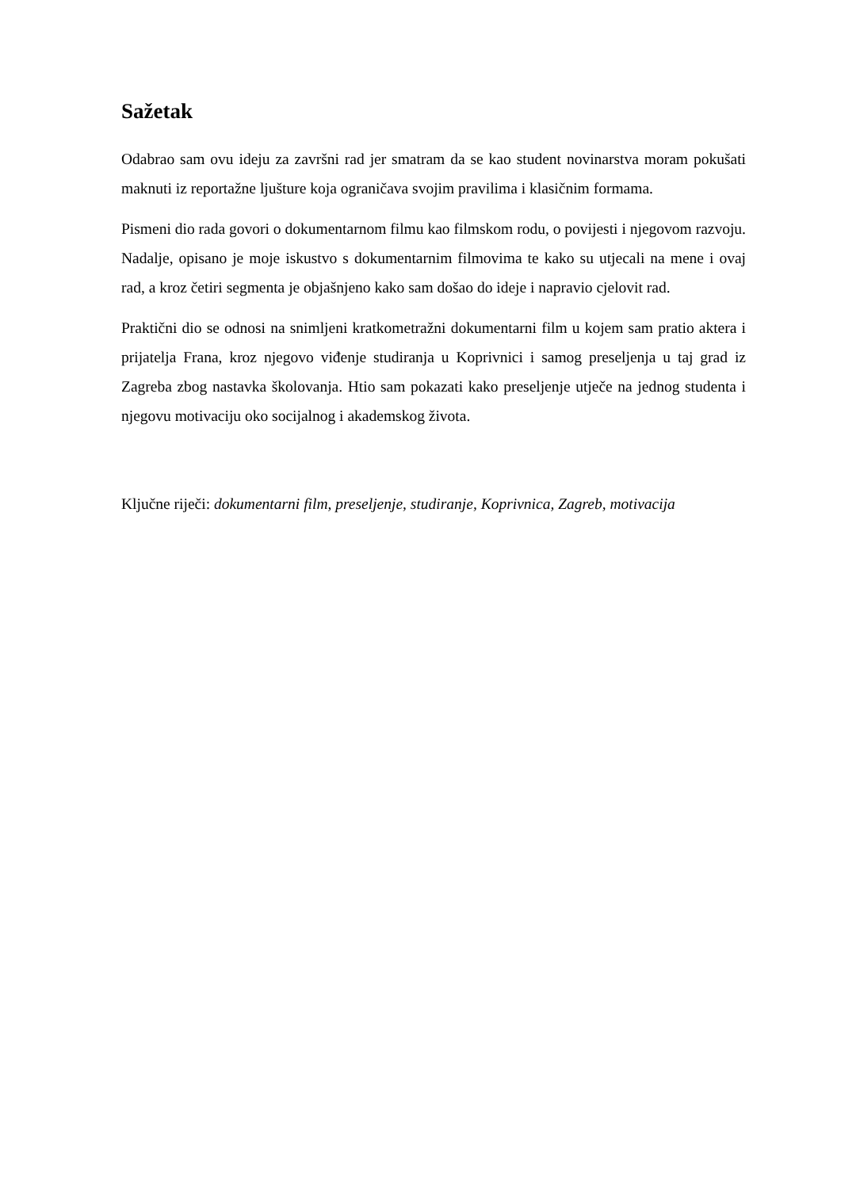Sažetak
Odabrao sam ovu ideju za završni rad jer smatram da se kao student novinarstva moram pokušati maknuti iz reportažne ljušture koja ograničava svojim pravilima i klasičnim formama.
Pismeni dio rada govori o dokumentarnom filmu kao filmskom rodu, o povijesti i njegovom razvoju. Nadalje, opisano je moje iskustvo s dokumentarnim filmovima te kako su utjecali na mene i ovaj rad, a kroz četiri segmenta je objašnjeno kako sam došao do ideje i napravio cjelovit rad.
Praktični dio se odnosi na snimljeni kratkometražni dokumentarni film u kojem sam pratio aktera i prijatelja Frana, kroz njegovo viđenje studiranja u Koprivnici i samog preseljenja u taj grad iz Zagreba zbog nastavka školovanja. Htio sam pokazati kako preseljenje utječe na jednog studenta i njegovu motivaciju oko socijalnog i akademskog života.
Ključne riječi: dokumentarni film, preseljenje, studiranje, Koprivnica, Zagreb, motivacija